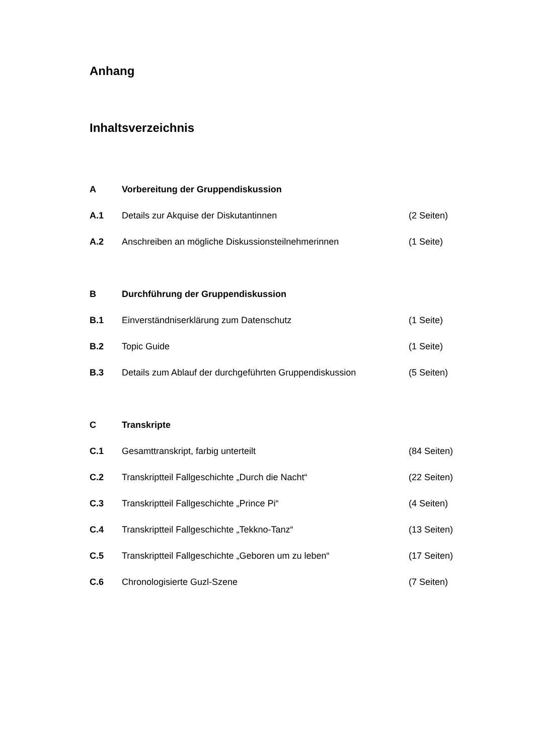Anhang
Inhaltsverzeichnis
A Vorbereitung der Gruppendiskussion
A.1 Details zur Akquise der Diskutantinnen (2 Seiten)
A.2 Anschreiben an mögliche Diskussionsteilnehmerinnen (1 Seite)
B Durchführung der Gruppendiskussion
B.1 Einverständniserklärung zum Datenschutz (1 Seite)
B.2 Topic Guide (1 Seite)
B.3 Details zum Ablauf der durchgeführten Gruppendiskussion (5 Seiten)
C Transkripte
C.1 Gesamttranskript, farbig unterteilt (84 Seiten)
C.2 Transkriptteil Fallgeschichte „Durch die Nacht“(22 Seiten)
C.3 Transkriptteil Fallgeschichte „Prince Pi“(4 Seiten)
C.4 Transkriptteil Fallgeschichte „Tekkno-Tanz“(13 Seiten)
C.5 Transkriptteil Fallgeschichte „Geboren um zu leben“(17 Seiten)
C.6 Chronologisierte Guzl-Szene (7 Seiten)